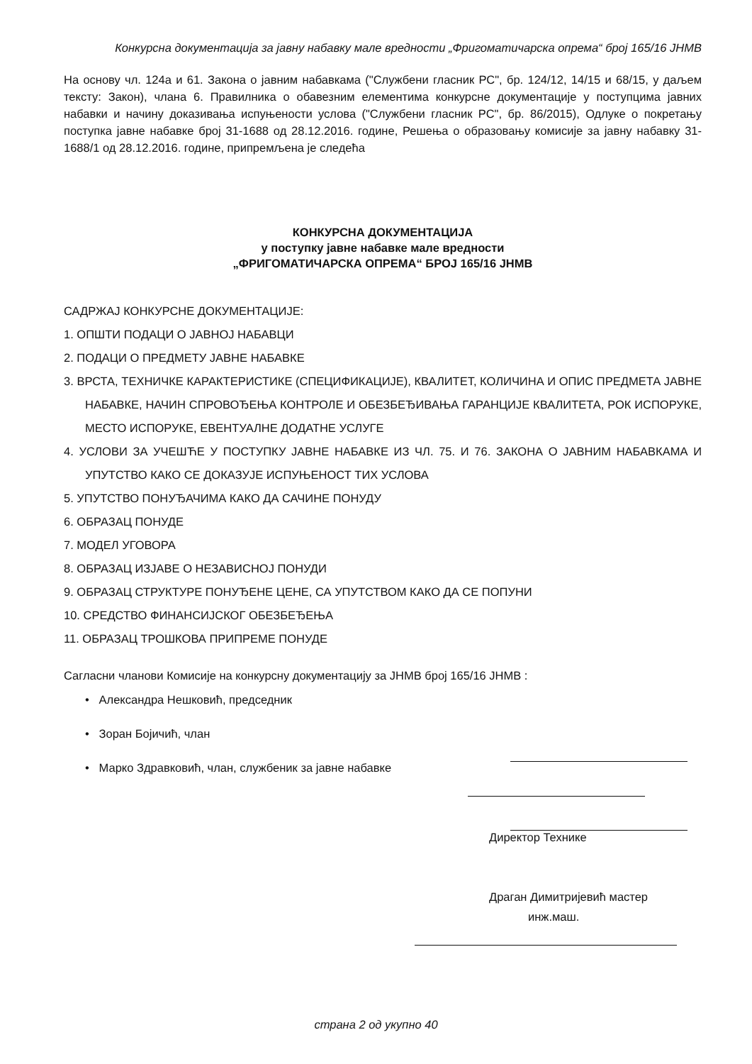Конкурсна документација за јавну набавку мале вредности „Фригоматичарска опрема“ број 165/16 ЈНМВ
На основу чл. 124а и 61. Закона о јавним набавкама ("Службени гласник РС", бр. 124/12, 14/15 и 68/15, у даљем тексту: Закон), члана 6. Правилника о обавезним елементима конкурсне документације у поступцима јавних набавки и начину доказивања испуњености услова ("Службени гласник РС", бр. 86/2015), Одлуке о покретању поступка јавне набавке број 31-1688 од 28.12.2016. године, Решења о образовању комисије за јавну набавку 31-1688/1 од 28.12.2016. године, припремљена је следећа
КОНКУРСНА ДОКУМЕНТАЦИЈА
у поступку јавне набавке мале вредности
„ФРИГОМАТИЧАРСКА ОПРЕМА“ БРОЈ 165/16 ЈНМВ
САДРЖАЈ КОНКУРСНЕ ДОКУМЕНТАЦИЈЕ:
1. ОПШТИ ПОДАЦИ О ЈАВНОЈ НАБАВЦИ
2. ПОДАЦИ О ПРЕДМЕТУ ЈАВНЕ НАБАВКЕ
3. ВРСТА, ТЕХНИЧКЕ КАРАКТЕРИСТИКЕ (СПЕЦИФИКАЦИЈЕ), КВАЛИТЕТ, КОЛИЧИНА И ОПИС ПРЕДМЕТА ЈАВНЕ НАБАВКЕ, НАЧИН СПРОВОЂЕЊА КОНТРОЛЕ И ОБЕЗБЕЂИВАЊА ГАРАНЦИЈЕ КВАЛИТЕТА, РОК ИСПОРУКЕ, МЕСТО ИСПОРУКЕ, ЕВЕНТУАЛНЕ ДОДАТНЕ УСЛУГЕ
4. УСЛОВИ ЗА УЧЕШЋЕ У ПОСТУПКУ ЈАВНЕ НАБАВКЕ ИЗ ЧЛ. 75. И 76. ЗАКОНА О ЈАВНИМ НАБАВКАМА И УПУТСТВО КАКО СЕ ДОКАЗУЈЕ ИСПУЊЕНОСТ ТИХ УСЛОВА
5. УПУТСТВО ПОНУЂАЧИМА КАКО ДА САЧИНЕ ПОНУДУ
6. ОБРАЗАЦ ПОНУДЕ
7. МОДЕЛ УГОВОРА
8. ОБРАЗАЦ ИЗЈАВЕ О НЕЗАВИСНОЈ ПОНУДИ
9. ОБРАЗАЦ СТРУКТУРЕ ПОНУЂЕНЕ ЦЕНЕ, СА УПУТСТВОМ КАКО ДА СЕ ПОПУНИ
10. СРЕДСТВО ФИНАНСИЈСКОГ ОБЕЗБЕЂЕЊА
11. ОБРАЗАЦ ТРОШКОВА ПРИПРЕМЕ ПОНУДЕ
Сагласни чланови Комисије на конкурсну документацију за ЈНМВ број 165/16 ЈНМВ :
• Александра Нешковић, председник
• Зоран Бојичић, члан
• Марко Здравковић, члан, службеник за јавне набавке
Директор Технике
Драган Димитријевић мастер
инж.маш.
страна 2 од укупно 40